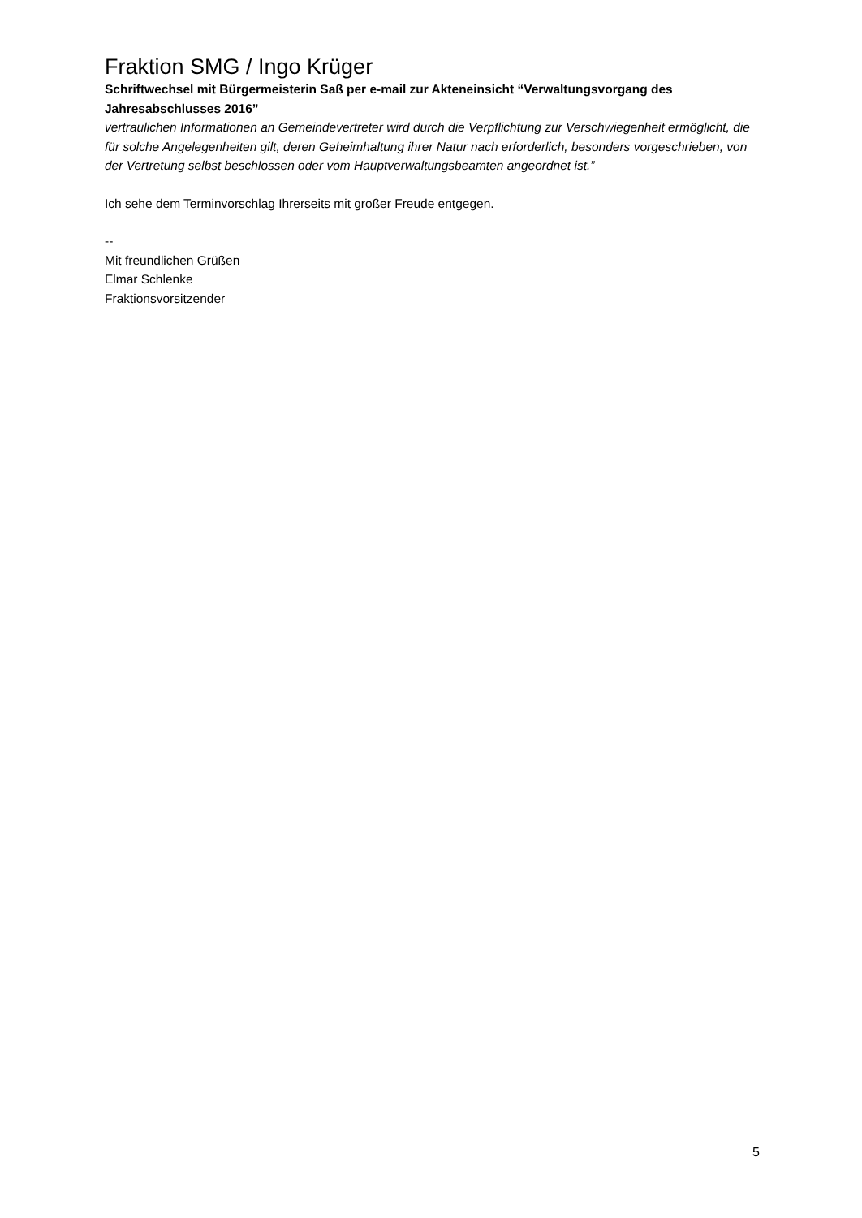Fraktion SMG / Ingo Krüger
Schriftwechsel mit Bürgermeisterin Saß per e-mail zur Akteneinsicht “Verwaltungsvorgang des Jahresabschlusses 2016”
vertraulichen Informationen an Gemeindevertreter wird durch die Verpflichtung zur Verschwiegenheit ermöglicht, die für solche Angelegenheiten gilt, deren Geheimhaltung ihrer Natur nach erforderlich, besonders vorgeschrieben, von der Vertretung selbst beschlossen oder vom Hauptverwaltungsbeamten angeordnet ist.”
Ich sehe dem Terminvorschlag Ihrerseits mit großer Freude entgegen.
--
Mit freundlichen Grüßen
Elmar Schlenke
Fraktionsvorsitzender
5